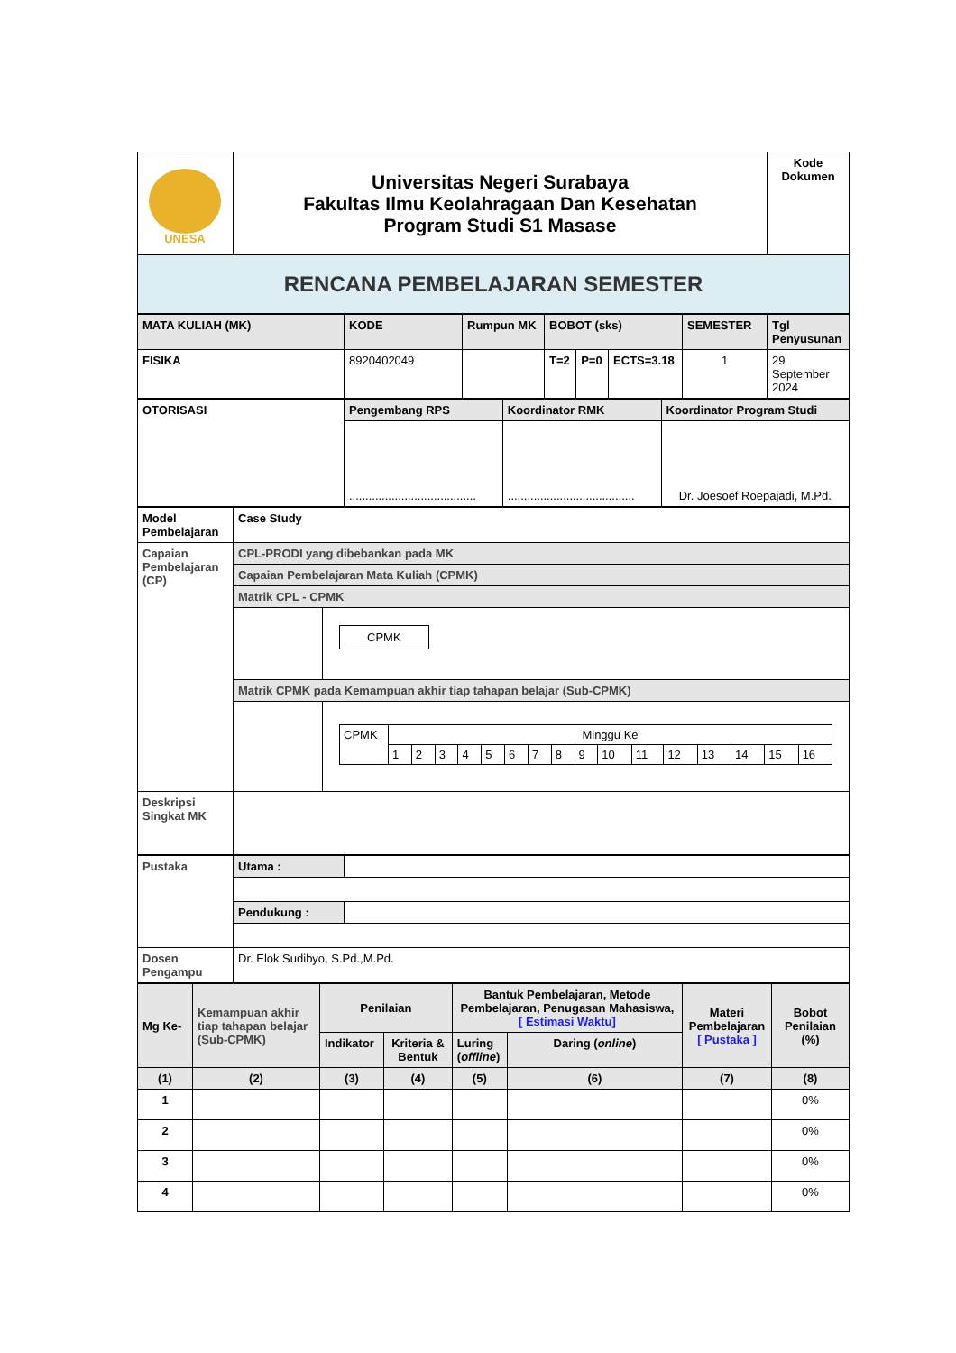| UNESA | Universitas Negeri Surabaya Fakultas Ilmu Keolahragaan Dan Kesehatan Program Studi S1 Masase | Kode Dokumen |
| RENCANA PEMBELAJARAN SEMESTER | | |
| MATA KULIAH (MK) | KODE | Rumpun MK | BOBOT (sks) | | | SEMESTER | Tgl Penyusunan |
| FISIKA | 8920402049 | | T=2 | P=0 | ECTS=3.18 | 1 | 29 September 2024 |
| OTORISASI | Pengembang RPS | Koordinator RMK | Koordinator Program Studi |
| | ....................................... | ....................................... | Dr. Joesoef Roepajadi, M.Pd. |
| Model Pembelajaran | Case Study | |
| Capaian Pembelajaran (CP) | CPL-PRODI yang dibebankan pada MK | |
| | Capaian Pembelajaran Mata Kuliah (CPMK) | |
| | Matrik CPL - CPMK | |
| | | CPMK |
| | Matrik CPMK pada Kemampuan akhir tiap tahapan belajar (Sub-CPMK) | |
| | | / CPMK / Minggu Ke / / / / / / / / / / / / / / / / / / 1 / 2 / 3 / 4 / 5 / 6 / 7 / 8 / 9 / 10 / 11 / 12 / 13 / 14 / 15 / 16 / |
| Deskripsi Singkat MK | | |
| Pustaka | Utama : | |
| | Pendukung : | |
| Dosen Pengampu | Dr. Elok Sudibyo, S.Pd.,M.Pd. | |
| Mg Ke- | Kemampuan akhir tiap tahapan belajar (Sub-CPMK) | Penilaian | | Bantuk Pembelajaran, Metode Pembelajaran, Penugasan Mahasiswa, [ Estimasi Waktu] | | Materi Pembelajaran [ Pustaka ] | Bobot Penilaian (%) |
| | | Indikator | Kriteria & Bentuk | Luring ( offline ) | Daring ( online ) | | |
| (1) | (2) | (3) | (4) | (5) | (6) | (7) | (8) |
| 1 | | | | | | | 0% |
| 2 | | | | | | | 0% |
| 3 | | | | | | | 0% |
| 4 | | | | | | | 0% |